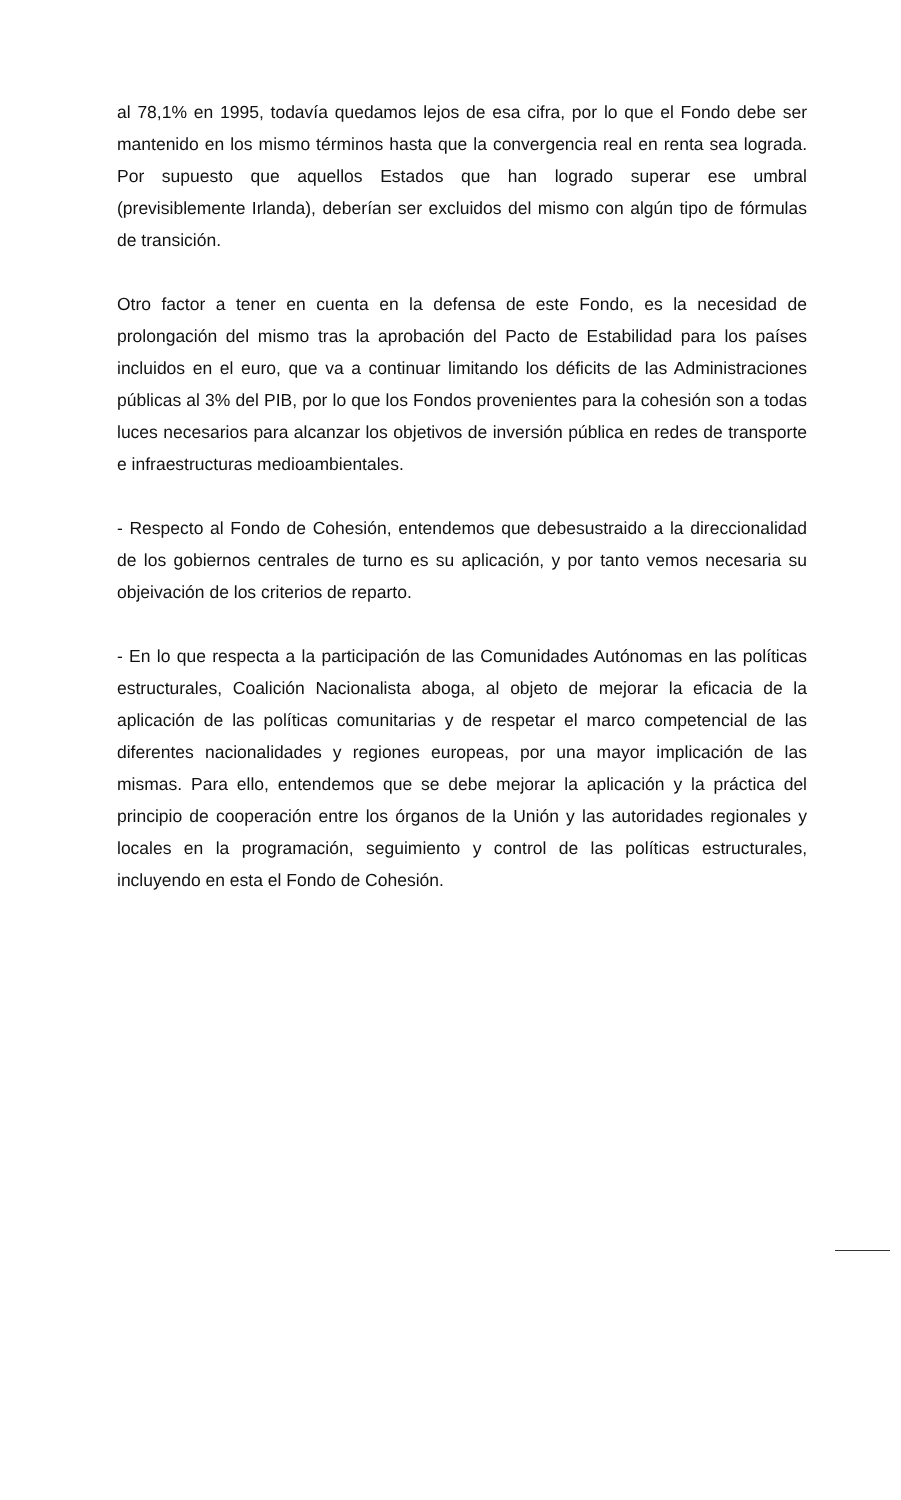al 78,1% en 1995, todavía quedamos lejos de esa cifra, por lo que el Fondo debe ser mantenido en los mismo términos hasta que la convergencia real en renta sea lograda. Por supuesto que aquellos Estados que han logrado superar ese umbral (previsiblemente Irlanda), deberían ser excluidos del mismo con algún tipo de fórmulas de transición.
Otro factor a tener en cuenta en la defensa de este Fondo, es la necesidad de prolongación del mismo tras la aprobación del Pacto de Estabilidad para los países incluidos en el euro, que va a continuar limitando los déficits de las Administraciones públicas al 3% del PIB, por lo que los Fondos provenientes para la cohesión son a todas luces necesarios para alcanzar los objetivos de inversión pública en redes de transporte e infraestructuras medioambientales.
- Respecto al Fondo de Cohesión, entendemos que debesustraido a la direccionalidad de los gobiernos centrales de turno es su aplicación, y por tanto vemos necesaria su objeivación de los criterios de reparto.
- En lo que respecta a la participación de las Comunidades Autónomas en las políticas estructurales, Coalición Nacionalista aboga, al objeto de mejorar la eficacia de la aplicación de las políticas comunitarias y de respetar el marco competencial de las diferentes nacionalidades y regiones europeas, por una mayor implicación de las mismas. Para ello, entendemos que se debe mejorar la aplicación y la práctica del principio de cooperación entre los órganos de la Unión y las autoridades regionales y locales en la programación, seguimiento y control de las políticas estructurales, incluyendo en esta el Fondo de Cohesión.